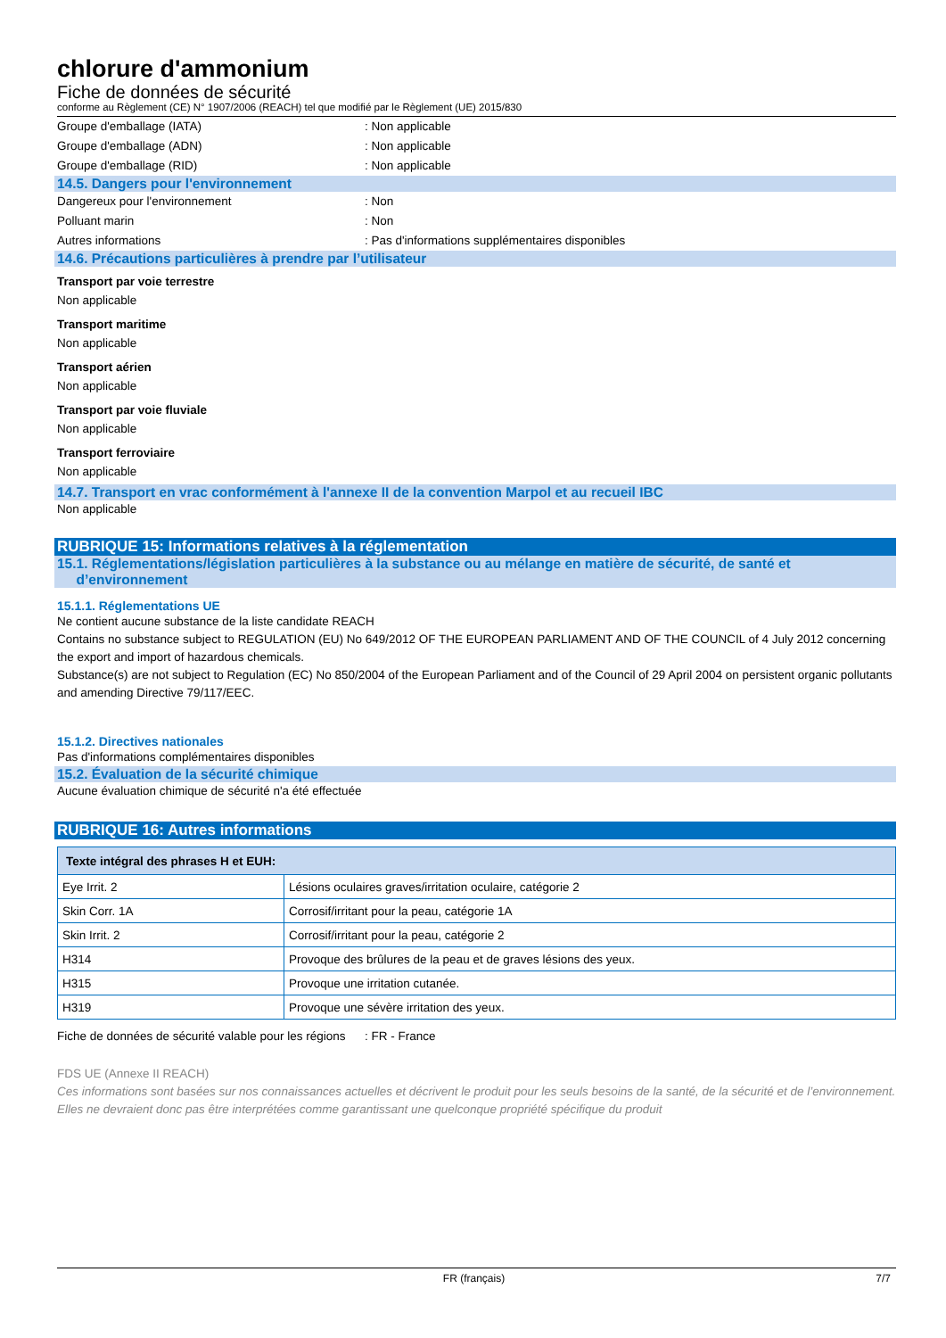chlorure d'ammonium
Fiche de données de sécurité
conforme au Règlement (CE) N° 1907/2006 (REACH) tel que modifié par le Règlement (UE) 2015/830
Groupe d'emballage (IATA): Non applicable
Groupe d'emballage (ADN): Non applicable
Groupe d'emballage (RID): Non applicable
14.5. Dangers pour l'environnement
Dangereux pour l'environnement: Non
Polluant marin: Non
Autres informations: Pas d'informations supplémentaires disponibles
14.6. Précautions particulières à prendre par l’utilisateur
Transport par voie terrestre
Non applicable
Transport maritime
Non applicable
Transport aérien
Non applicable
Transport par voie fluviale
Non applicable
Transport ferroviaire
Non applicable
14.7. Transport en vrac conformément à l'annexe II de la convention Marpol et au recueil IBC
Non applicable
RUBRIQUE 15: Informations relatives à la réglementation
15.1. Réglementations/législation particulières à la substance ou au mélange en matière de sécurité, de santé et
d’environnement
15.1.1. Réglementations UE
Ne contient aucune substance de la liste candidate REACH
Contains no substance subject to REGULATION (EU) No 649/2012 OF THE EUROPEAN PARLIAMENT AND OF THE COUNCIL of 4 July 2012 concerning the export and import of hazardous chemicals.
Substance(s) are not subject to Regulation (EC) No 850/2004 of the European Parliament and of the Council of 29 April 2004 on persistent organic pollutants and amending Directive 79/117/EEC.
15.1.2. Directives nationales
Pas d'informations complémentaires disponibles
15.2. Évaluation de la sécurité chimique
Aucune évaluation chimique de sécurité n'a été effectuée
RUBRIQUE 16: Autres informations
| Texte intégral des phrases H et EUH: | |
| --- | --- |
| Eye Irrit. 2 | Lésions oculaires graves/irritation oculaire, catégorie 2 |
| Skin Corr. 1A | Corrosif/irritant pour la peau, catégorie 1A |
| Skin Irrit. 2 | Corrosif/irritant pour la peau, catégorie 2 |
| H314 | Provoque des brûlures de la peau et de graves lésions des yeux. |
| H315 | Provoque une irritation cutanée. |
| H319 | Provoque une sévère irritation des yeux. |
Fiche de données de sécurité valable pour les régions: FR - France
FDS UE (Annexe II REACH)
Ces informations sont basées sur nos connaissances actuelles et décrivent le produit pour les seuls besoins de la santé, de la sécurité et de l’environnement. Elles ne devraient donc pas être interprétées comme garantissant une quelconque propriété spécifique du produit
FR (français) 7/7